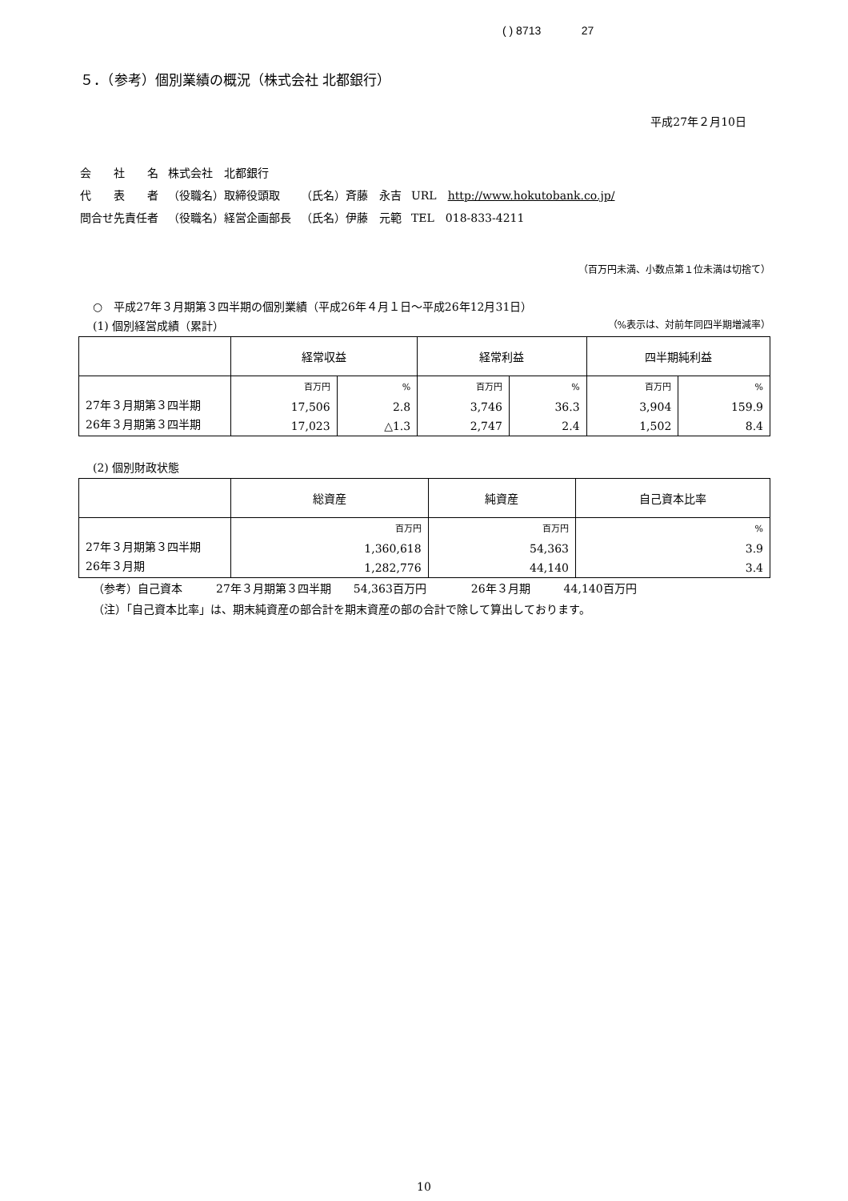( ) 8713 27
５．（参考）個別業績の概況（株式会社 北都銀行）
平成27年２月10日
| 会 社 名 | 株式会社 北都銀行 | | |
| 代 表 者 | （役職名）取締役頭取 | （氏名）斉藤 永吉 | URL http://www.hokutobank.co.jp/ |
| 問合せ先責任者 | （役職名）経営企画部長 | （氏名）伊藤 元範 | TEL 018-833-4211 |
（百万円未満、小数点第１位未満は切捨て）
○　平成27年３月期第３四半期の個別業績（平成26年４月１日～平成26年12月31日）
(1) 個別経営成績（累計） （%表示は、対前年同四半期増減率）
| | 経常収益 | | 経常利益 | | 四半期純利益 | |
| --- | --- | --- | --- | --- | --- | --- |
| 27年３月期第３四半期 26年３月期第３四半期 | 百万円 17,506 17,023 | % 2.8 △1.3 | 百万円 3,746 2,747 | % 36.3 2.4 | 百万円 3,904 1,502 | % 159.9 8.4 |
(2) 個別財政状態
| | 総資産 | 純資産 | 自己資本比率 |
| --- | --- | --- | --- |
| 27年３月期第３四半期 26年３月期 | 百万円 1,360,618 1,282,776 | 百万円 54,363 44,140 | % 3.9 3.4 |
（参考）自己資本　　　27年３月期第３四半期　　54,363百万円　　　　26年３月期　　　44,140百万円
（注）「自己資本比率」は、期末純資産の部合計を期末資産の部の合計で除して算出しております。
10